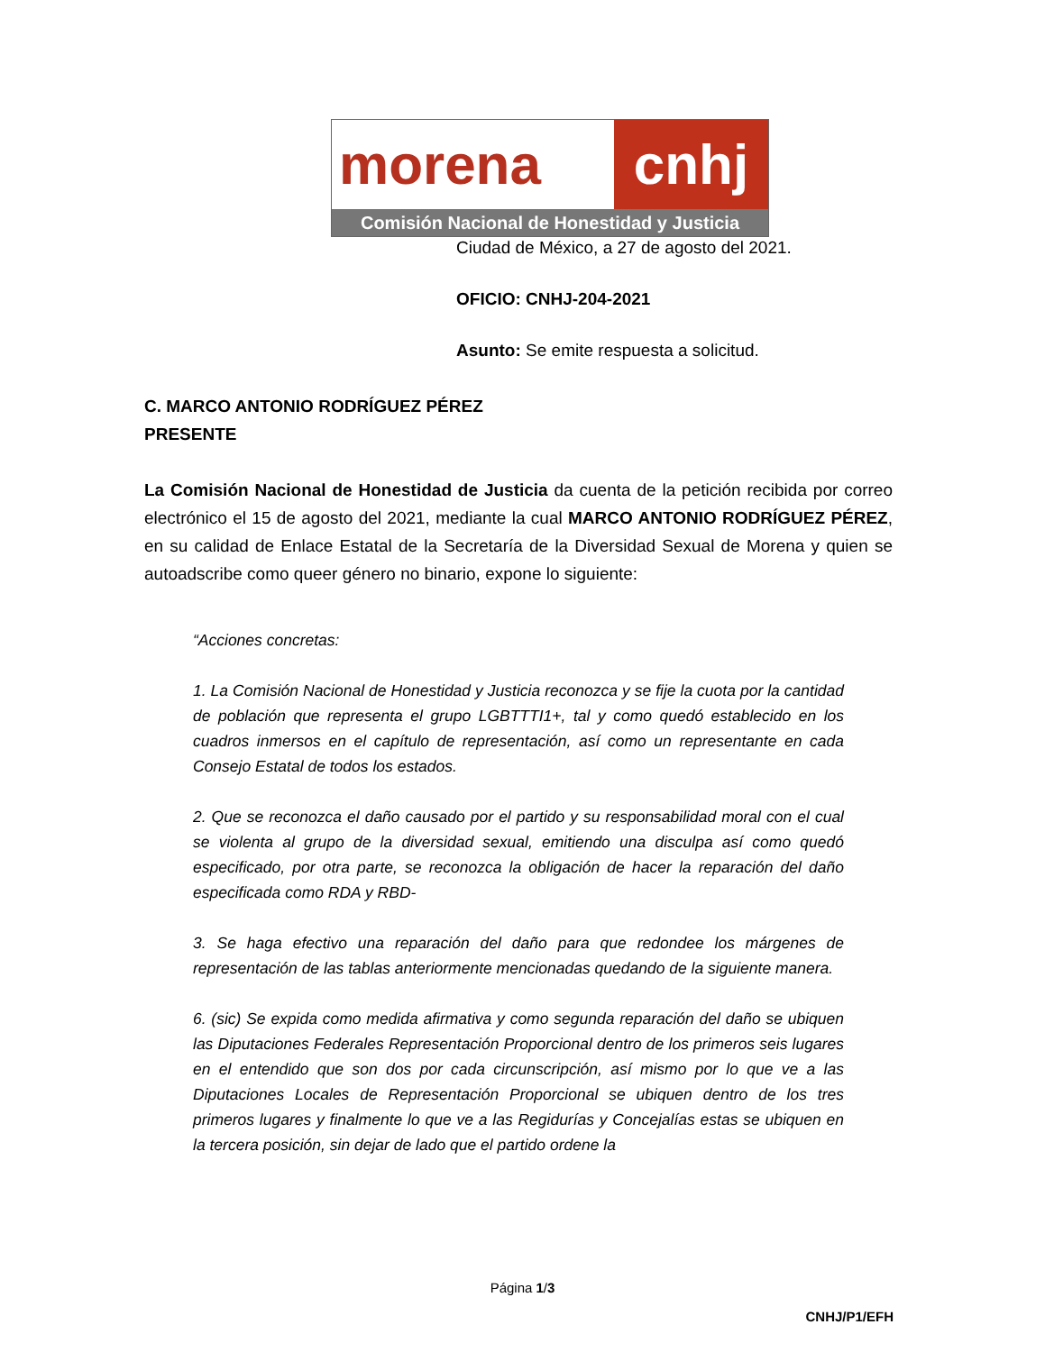morena cnhj
Comisión Nacional de Honestidad y Justicia
Ciudad de México, a 27 de agosto del 2021.
OFICIO: CNHJ-204-2021
Asunto: Se emite respuesta a solicitud.
C. MARCO ANTONIO RODRÍGUEZ PÉREZ
PRESENTE
La Comisión Nacional de Honestidad de Justicia da cuenta de la petición recibida por correo electrónico el 15 de agosto del 2021, mediante la cual MARCO ANTONIO RODRÍGUEZ PÉREZ, en su calidad de Enlace Estatal de la Secretaría de la Diversidad Sexual de Morena y quien se autoadscribe como queer género no binario, expone lo siguiente:
“Acciones concretas:
1. La Comisión Nacional de Honestidad y Justicia reconozca y se fije la cuota por la cantidad de población que representa el grupo LGBTTTI1+, tal y como quedó establecido en los cuadros inmersos en el capítulo de representación, así como un representante en cada Consejo Estatal de todos los estados.
2. Que se reconozca el daño causado por el partido y su responsabilidad moral con el cual se violenta al grupo de la diversidad sexual, emitiendo una disculpa así como quedó especificado, por otra parte, se reconozca la obligación de hacer la reparación del daño especificada como RDA y RBD-
3. Se haga efectivo una reparación del daño para que redondee los márgenes de representación de las tablas anteriormente mencionadas quedando de la siguiente manera.
6. (sic) Se expida como medida afirmativa y como segunda reparación del daño se ubiquen las Diputaciones Federales Representación Proporcional dentro de los primeros seis lugares en el entendido que son dos por cada circunscripción, así mismo por lo que ve a las Diputaciones Locales de Representación Proporcional se ubiquen dentro de los tres primeros lugares y finalmente lo que ve a las Regidurías y Concejalías estas se ubiquen en la tercera posición, sin dejar de lado que el partido ordene la
Página 1/3
CNHJ/P1/EFH